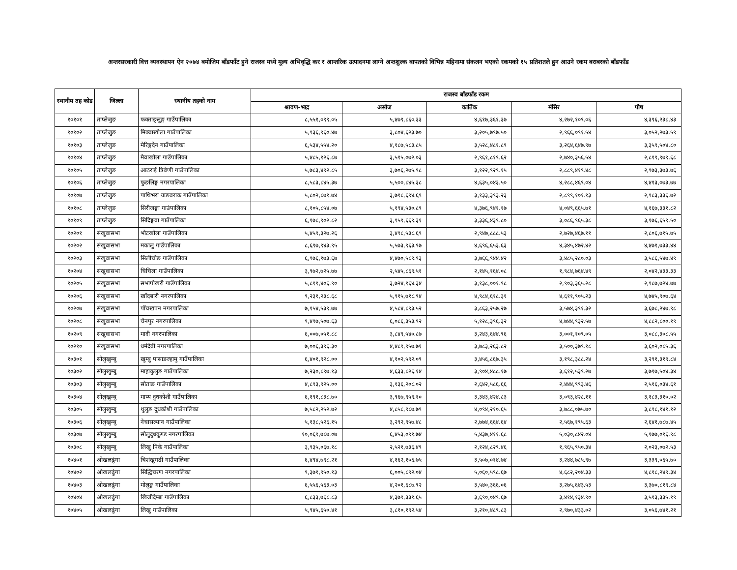अन्तरसरकारी वित्त व्यवस्थापन ऐन २०७४ बमोजिम बाँडफाँट हुने राजस्व मध्ये मूल्य अभिवृद्धि कर र आन्तरिक उत्पादनमा लाग्ने अन्तशुल्क बापतको विभिन्न महिनामा संकलन भएको रकमको १५ प्रतिशतले हुन आउने रकम बराबरको बाँडफाँड
| स्थानीय तह कोड | जिल्ला | स्थानीय तहको नाम | राजस्व बाँडफाँड रकम | | | | |
| --- | --- | --- | --- | --- | --- | --- | --- |
| | | | श्रावण-भाद्र | असोज | कार्तिक | मंसिर | पौष |
| १०१०१ | ताप्लेजुङ | फक्ताङ्लुङ्ग गाउँपालिका | ८,५५१,०९९.०५ | ५,४७९,८६०.३३ | ४,६१७,३६१.३७ | ४,२७२,१०९.०६ | ४,३९६,२३८.४३ |
| १०१०२ | ताप्लेजुङ | मिक्वाखोला गाउँपालिका | ५,९३६,९६०.४७ | ३,८०४,६२३.७० | ३,२०५,७९७.५० | २,९६६,०९१.५४ | ३,०५२,२७३.५९ |
| १०१०३ | ताप्लेजुङ | मेरिङ्गदेन गाउँपालिका | ६,५३४,५५४.२० | ४,१८७,५८३.८५ | ३,५२८,४८१.८९ | ३,२६४,६४७.९७ | ३,३५९,५०४.८० |
| १०१०४ | ताप्लेजुङ | मैवाखोला गाउँपालिका | ५,४८५,१२६.८७ | ३,५१५,०७२.०३ | २,९६१,८१९.६२ | २,७४०,३५६.५४ | २,८१९,९७९.६८ |
| १०१०५ | ताप्लेजुङ | आठराई त्रिवेणी गाउँपालिका | ५,७८३,४९२.८५ | ३,७०६,२७५.९८ | ३,१२२,९२९.१५ | २,८८९,४१९.४८ | २,९७३,३७३.७६ |
| १०१०६ | ताप्लेजुङ | फुङलिङ्ग नगरपालिका | ८,५८३,८४५.३७ | ५,५००,८४५.३८ | ४,६३५,०४३.५० | ४,२८८,४६९.०४ | ४,४१३,०७३.७७ |
| १०१०७ | ताप्लेजुङ | पाथिभरा याङवराक गाउँपालिका | ५,८०२,८७१.७४ | ३,७१८,६९४.६९ | ३,१३३,३९३.२३ | २,८९९,१०१.१३ | २,९८३,३३६.७२ |
| १०१०८ | ताप्लेजुङ | सिरीजङ्गा गाउंपालिका | ८,१०५,८५४.०७ | ५,१९४,५३०.८९ | ४,३७६,९४१.१७ | ४,०४९,६६५.७१ | ४,१६७,३३१.८२ |
| १०१०९ | ताप्लेजुङ | सिदिङ्गवा गाउँपालिका | ६,१७८,९०२.८२ | ३,९५९,६६९.३१ | ३,३३६,४३९.८० | ३,०८६,९६५.३८ | ३,१७६,६५९.५० |
| १०२०१ | संखुवासभा | भोटखोला गाउँपालिका | ५,४५९,३२७.२६ | ३,४९८,५३८.६९ | २,९४७,८८८.५३ | २,७२७,४६७.११ | २,८०६,७१५.७५ |
| १०२०२ | संखुवासभा | मकालु गाउँपालिका | ८,६९७,९४३.९५ | ५,५७३,९६३.९७ | ४,६९६,६५३.६३ | ४,३४५,४७२.४२ | ४,४७१,७३३.४४ |
| १०२०३ | संखुवासभा | सिलीचोङ गाउँपालिका | ६,९७६,१७३.६७ | ४,४७०,५८९.९३ | ३,७६६,९४४.४२ | ३,४८५,२८०.०३ | ३,५८६,५४७.४९ |
| १०२०४ | संखुवासभा | चिचिला गाउँपालिका | ३,९७२,७२५.७७ | २,५४५,८६९.५१ | २,१४५,१६४.०८ | १,९८४,७६४.४९ | २,०४२,४३३.३३ |
| १०२०५ | संखुवासभा | सभापोखरी गाउँपालिका | ५,८११,४०६.९० | ३,७२४,१६४.३४ | ३,१३८,००१.९८ | २,९०३,३६५.२८ | २,९८७,७२४.७७ |
| १०२०६ | संखुवासभा | खाँदबारी नगरपालिका | ९,२३१,२३८.६८ | ५,९१५,७१८.९४ | ४,९८४,६१८.३१ | ४,६११,९०५.२३ | ४,७४५,९०७.६४ |
| १०२०७ | संखुवासभा | पाँचखपन नगरपालिका | ७,१५४,५३९.७७ | ४,५८४,८९३.५२ | ३,८६३,२५७.२७ | ३,५७४,३९१.३२ | ३,६७८,२४७.९८ |
| १०२०८ | संखुवासभा | चैनपुर नगरपालिका | ९,४९७,५०७.६३ | ६,०८६,३५३.९२ | ५,१२८,३९६.३२ | ४,७४४,९३२.५७ | ४,८८२,८००.१९ |
| १०२०९ | संखुवासभा | मादी नगरपालिका | ६,००७,०५१.८८ | ३,८४९,५४०.८७ | ३,२४३,६४४.९६ | ३,००१,१०९.०५ | ३,०८८,३०८.५५ |
| १०२१० | संखुवासभा | धर्मदेवी नगरपालिका | ७,००६,३९६.३० | ४,४८९,९५७.७१ | ३,७८३,२६३.८२ | ३,५००,३७९.१८ | ३,६०२,०८५.३६ |
| १०३०१ | सोलुखुम्बु | खुम्बु पासाङल्हामु गाउँपालिका | ६,४०१,९२८.०० | ४,१०२,५९२.०९ | ३,४५६,८६७.३५ | ३,१९८,३८८.२४ | ३,२९१,३१९.८४ |
| १०३०२ | सोलुखुम्बु | माहाकुलुङ गाउँपालिका | ७,२३०,८९७.१३ | ४,६३३,८२६.१४ | ३,९०४,४८८.१७ | ३,६१२,५३९.२७ | ३,७१७,५०४.३४ |
| १०३०३ | सोलुखुम्बु | सोताङ गाउँपालिका | ४,८९३,९२५.०० | ३,१३६,२०८.०२ | २,६४२,५८६.६६ | २,४४४,९९३.४६ | २,५१६,०३४.६१ |
| १०३०४ | सोलुखुम्बु | माप्य दुधकोशी गाउँपालिका | ६,१९१,८३८.७० | ३,९६७,९५९.१० | ३,३४३,४२४.८३ | ३,०९३,४२८.११ | ३,१८३,३१०.०२ |
| १०३०५ | सोलुखुम्बु | थुलुङ दुधकोशी गाउँपालिका | ७,५८२,२५२.७२ | ४,८५८,९८७.७९ | ४,०९४,२१०.६५ | ३,७८८,०७५.७० | ३,८९८,१४१.१२ |
| १०३०६ | सोलुखुम्बु | नेचासल्यान गाउँपालिका | ५,१३८,५२६.१५ | ३,२९२,९५७.४८ | २,७७४,६६४.६४ | २,५६७,१९५.६३ | २,६४१,७८७.४५ |
| १०३०७ | सोलुखुम्बु | सोलुदुधकुण्ड नगरपालिका | १०,०६९,७८७.०७ | ६,४५३,०९१.७४ | ५,४३७,४११.६८ | ५,०३०,८४२.०४ | ५,१७७,०१६.९८ |
| १०३०८ | सोलुखुम्बु | लिखु पिके गाउँपालिका | ३,९३५,०६७.१८ | २,५२१,७३६.४९ | २,१२४,८२९.४६ | १,९६५,९५०.३४ | २,०२३,०७२.५३ |
| १०४०१ | ओखलढुंगा | चिशंखुगढी गाउँपालिका | ६,४९४,७९८.२१ | ४,१६२,१०६.७५ | ३,५०७,०१४.७४ | ३,२४४,७८५.९७ | ३,३३९,०६५.७० |
| १०४०२ | ओखलढुंगा | सिद्धिचरण नगरपालिका | ९,३७१,९५०.१३ | ६,००५,८९२.०४ | ५,०६०,५९८.६७ | ४,६८२,२०४.३३ | ४,८१८,२४९.३४ |
| १०४०३ | ओखलढुंगा | मोलुङ्ग गाउँपालिका | ६,५५६,५६३.०३ | ४,२०१,६८७.९२ | ३,५४०,३६६.०६ | ३,२७५,६४३.५३ | ३,३७०,८१९.८४ |
| १०४०४ | ओखलढुंगा | खिजीदेम्बा गाउँपालिका | ६,८३३,७६८.८३ | ४,३७९,३३१.६५ | ३,६९०,०४९.६७ | ३,४१४,१३४.९० | ३,५१३,३३५.१९ |
| १०४०५ | ओखलढुंगा | लिखु गाउँपालिका | ५,९४५,६५०.४१ | ३,८१०,१९२.५४ | ३,२१०,४८९.८३ | २,९७०,४३३.०२ | ३,०५६,७४१.२१ |